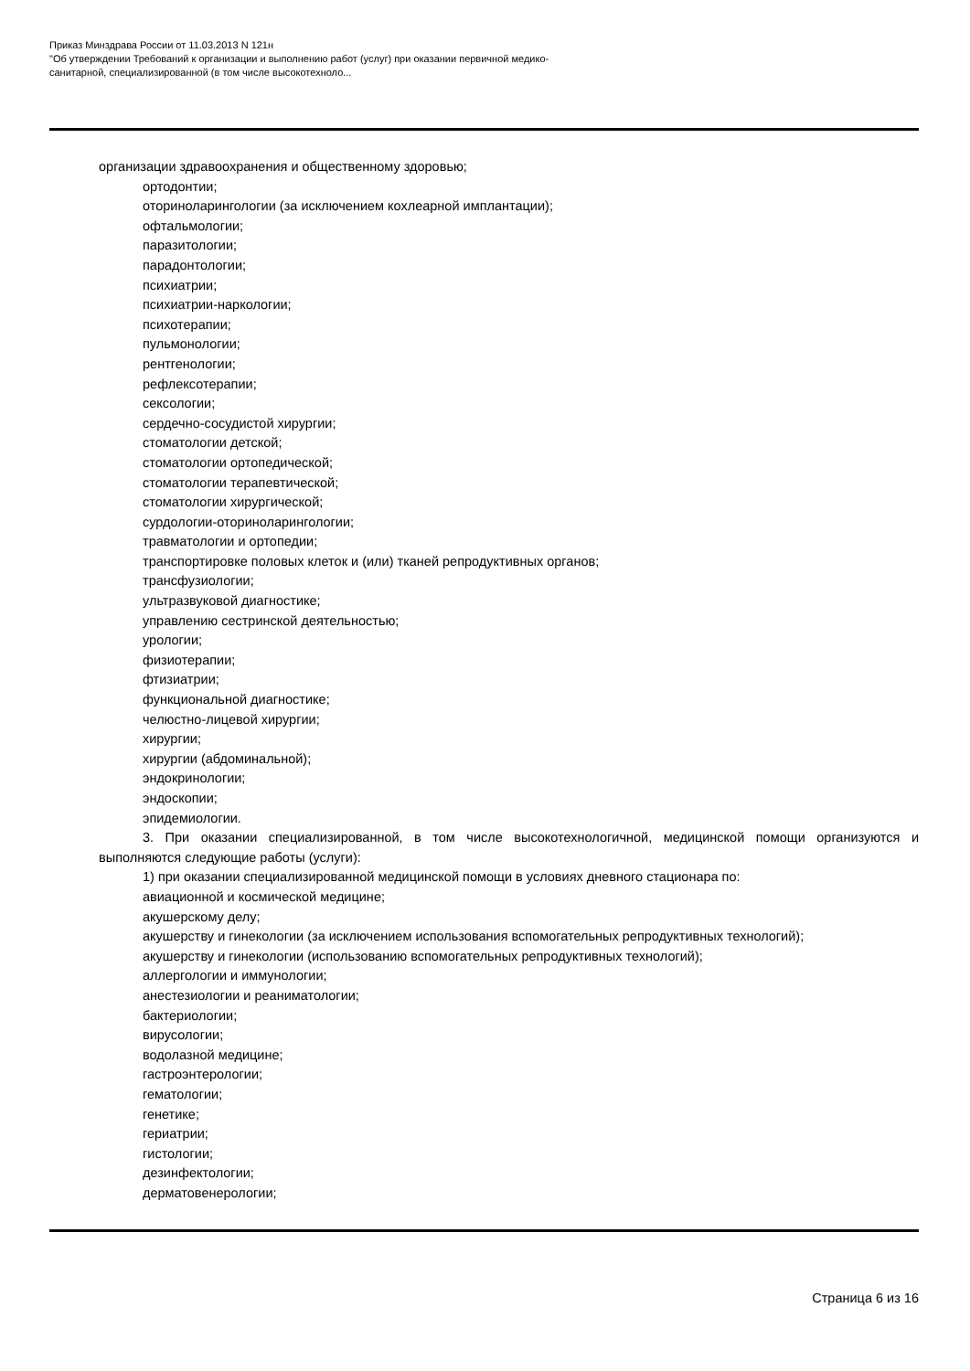Приказ Минздрава России от 11.03.2013 N 121н
"Об утверждении Требований к организации и выполнению работ (услуг) при оказании первичной медико-санитарной, специализированной (в том числе высокотехноло...
организации здравоохранения и общественному здоровью;
ортодонтии;
оториноларингологии (за исключением кохлеарной имплантации);
офтальмологии;
паразитологии;
парадонтологии;
психиатрии;
психиатрии-наркологии;
психотерапии;
пульмонологии;
рентгенологии;
рефлексотерапии;
сексологии;
сердечно-сосудистой хирургии;
стоматологии детской;
стоматологии ортопедической;
стоматологии терапевтической;
стоматологии хирургической;
сурдологии-оториноларингологии;
травматологии и ортопедии;
транспортировке половых клеток и (или) тканей репродуктивных органов;
трансфузиологии;
ультразвуковой диагностике;
управлению сестринской деятельностью;
урологии;
физиотерапии;
фтизиатрии;
функциональной диагностике;
челюстно-лицевой хирургии;
хирургии;
хирургии (абдоминальной);
эндокринологии;
эндоскопии;
эпидемиологии.
3. При оказании специализированной, в том числе высокотехнологичной, медицинской помощи организуются и выполняются следующие работы (услуги):
1) при оказании специализированной медицинской помощи в условиях дневного стационара по:
авиационной и космической медицине;
акушерскому делу;
акушерству и гинекологии (за исключением использования вспомогательных репродуктивных технологий);
акушерству и гинекологии (использованию вспомогательных репродуктивных технологий);
аллергологии и иммунологии;
анестезиологии и реаниматологии;
бактериологии;
вирусологии;
водолазной медицине;
гастроэнтерологии;
гематологии;
генетике;
гериатрии;
гистологии;
дезинфектологии;
дерматовенерологии;
Страница 6 из 16